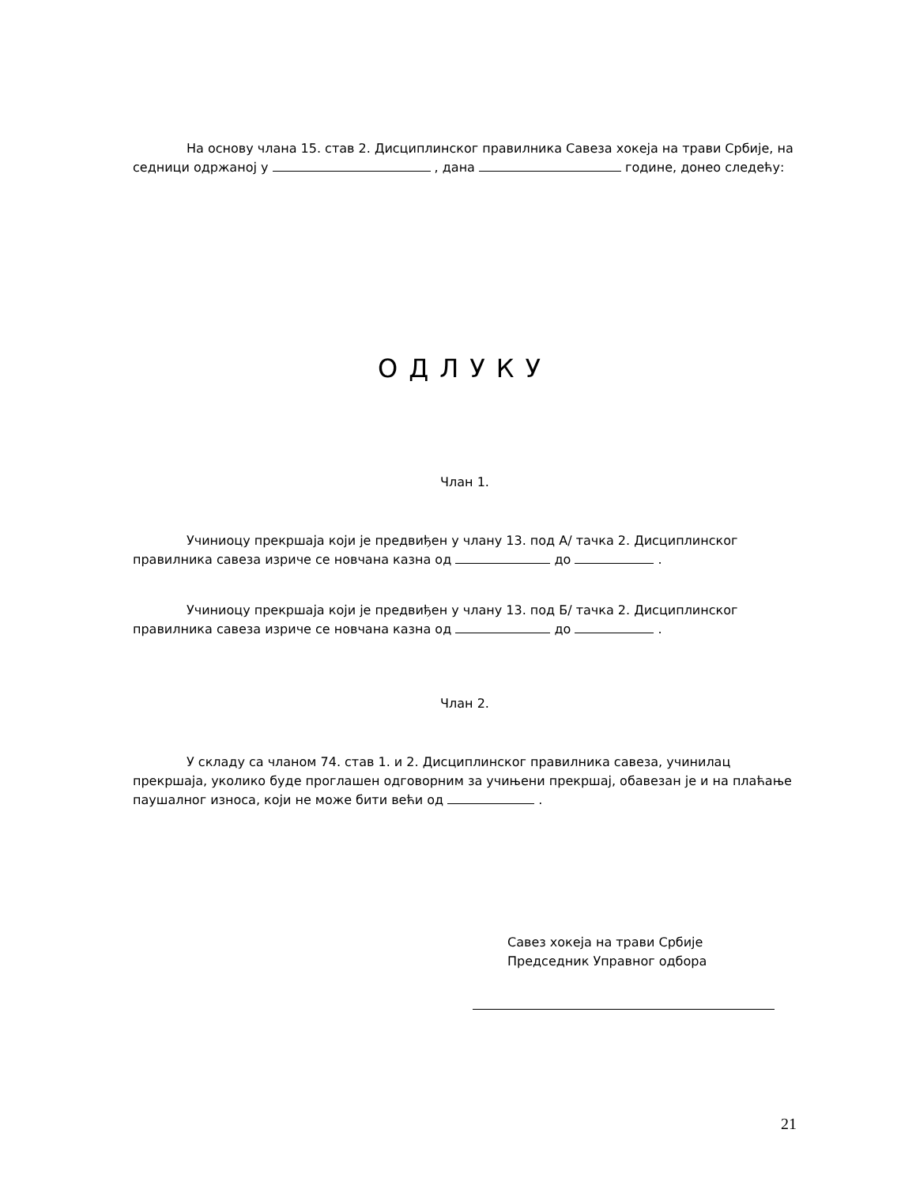На основу члана 15. став 2. Дисциплинског правилника Савеза хокеја на трави Србије, на седници одржаној у , дана године, донео следећу:
ОДЛУКУ
Члан 1.
Учиниоцу прекршаја који је предвиђен у члану 13. под А/ тачка 2. Дисциплинског правилника савеза изриче се новчана казна од до .
Учиниоцу прекршаја који је предвиђен у члану 13. под Б/ тачка 2. Дисциплинског правилника савеза изриче се новчана казна од до .
Члан 2.
У складу са чланом 74. став 1. и 2. Дисциплинског правилника савеза, учинилац прекршаја, уколико буде проглашен одговорним за учињени прекршај, обавезан је и на плаћање паушалног износа, који не може бити већи од .
Савез хокеја на трави Србије
Председник Управног одбора
21